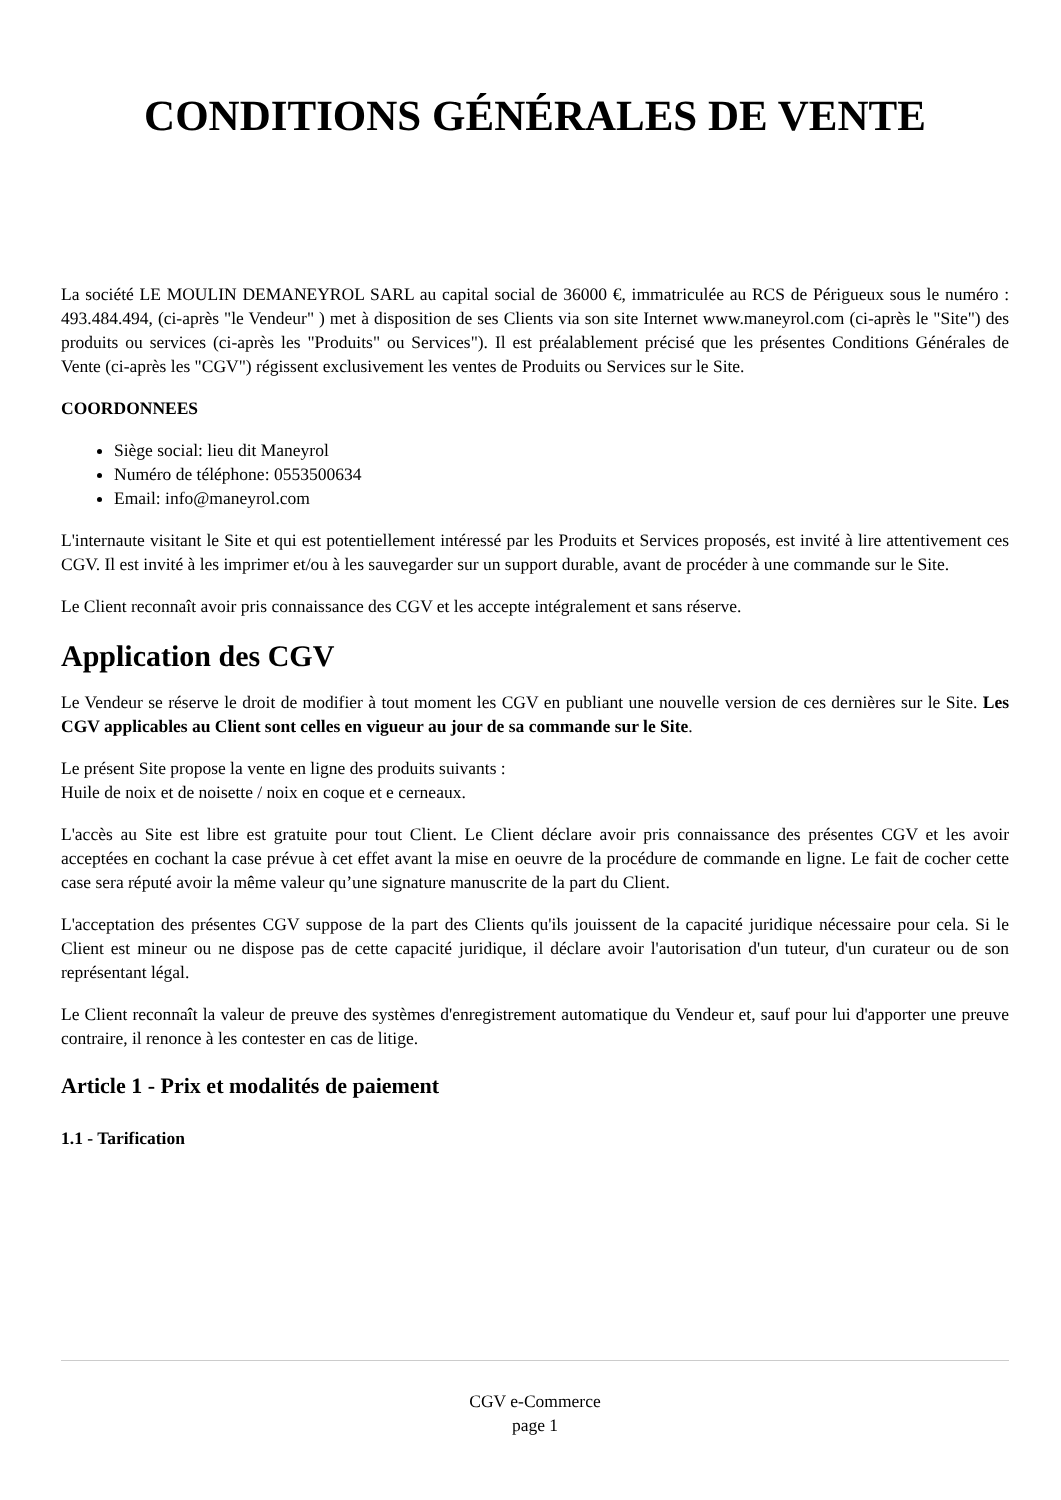CONDITIONS GÉNÉRALES DE VENTE
La société LE MOULIN DEMANEYROL SARL au capital social de 36000 €, immatriculée au RCS de Périgueux sous le numéro : 493.484.494, (ci-après "le Vendeur" ) met à disposition de ses Clients via son site Internet www.maneyrol.com (ci-après le "Site") des produits ou services (ci-après les "Produits" ou Services"). Il est préalablement précisé que les présentes Conditions Générales de Vente (ci-après les "CGV") régissent exclusivement les ventes de Produits ou Services sur le Site.
COORDONNEES
Siège social: lieu dit Maneyrol
Numéro de téléphone: 0553500634
Email: info@maneyrol.com
L'internaute visitant le Site et qui est potentiellement intéressé par les Produits et Services proposés, est invité à lire attentivement ces CGV. Il est invité à les imprimer et/ou à les sauvegarder sur un support durable, avant de procéder à une commande sur le Site.
Le Client reconnaît avoir pris connaissance des CGV et les accepte intégralement et sans réserve.
Application des CGV
Le Vendeur se réserve le droit de modifier à tout moment les CGV en publiant une nouvelle version de ces dernières sur le Site. Les CGV applicables au Client sont celles en vigueur au jour de sa commande sur le Site.
Le présent Site propose la vente en ligne des produits suivants :
Huile de noix et de noisette / noix en coque et e cerneaux.
L'accès au Site est libre est gratuite pour tout Client. Le Client déclare avoir pris connaissance des présentes CGV et les avoir acceptées en cochant la case prévue à cet effet avant la mise en oeuvre de la procédure de commande en ligne. Le fait de cocher cette case sera réputé avoir la même valeur qu’une signature manuscrite de la part du Client.
L'acceptation des présentes CGV suppose de la part des Clients qu'ils jouissent de la capacité juridique nécessaire pour cela. Si le Client est mineur ou ne dispose pas de cette capacité juridique, il déclare avoir l'autorisation d'un tuteur, d'un curateur ou de son représentant légal.
Le Client reconnaît la valeur de preuve des systèmes d'enregistrement automatique du Vendeur et, sauf pour lui d'apporter une preuve contraire, il renonce à les contester en cas de litige.
Article 1 - Prix et modalités de paiement
1.1 - Tarification
CGV e-Commerce
page 1